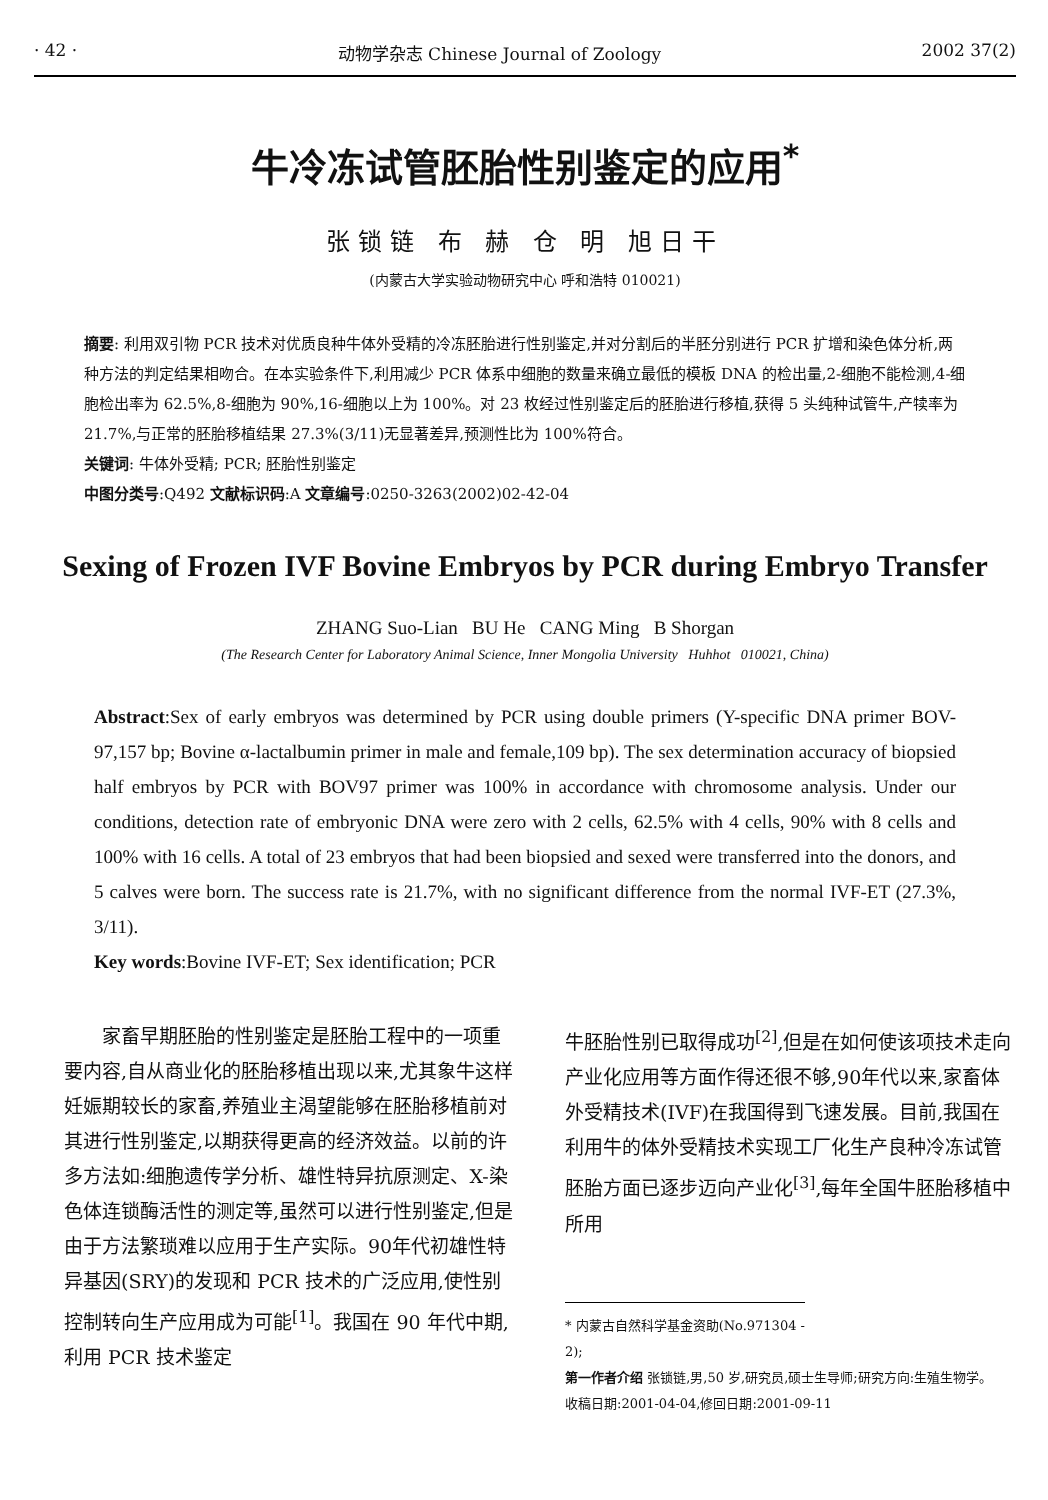· 42 · 动物学杂志 Chinese Journal of Zoology 2002 37(2)
牛冷冻试管胚胎性别鉴定的应用<sup>*</sup>
张锁链 布 赫 仓 明 旭日干
(内蒙古大学实验动物研究中心 呼和浩特 010021)
摘要: 利用双引物 PCR 技术对优质良种牛体外受精的冷冻胚胎进行性别鉴定,并对分割后的半胚分别进行 PCR 扩增和染色体分析,两种方法的判定结果相吻合。在本实验条件下,利用减少 PCR 体系中细胞的数量来确立最低的模板 DNA 的检出量,2-细胞不能检测,4-细胞检出率为 62.5%,8-细胞为 90%,16-细胞以上为 100%。对 23 枚经过性别鉴定后的胚胎进行移植,获得 5 头纯种试管牛,产犊率为 21.7%,与正常的胚胎移植结果 27.3%(3/11)无显著差异,预测性比为 100%符合。
关键词: 牛体外受精; PCR; 胚胎性别鉴定
中图分类号:Q492 文献标识码:A 文章编号:0250-3263(2002)02-42-04
Sexing of Frozen IVF Bovine Embryos by PCR during Embryo Transfer
ZHANG Suo-Lian BU He CANG Ming B Shorgan
(The Research Center for Laboratory Animal Science, Inner Mongolia University Huhhot 010021, China)
Abstract:Sex of early embryos was determined by PCR using double primers (Y-specific DNA primer BOV-97,157 bp; Bovine α-lactalbumin primer in male and female,109 bp). The sex determination accuracy of biopsied half embryos by PCR with BOV97 primer was 100% in accordance with chromosome analysis. Under our conditions, detection rate of embryonic DNA were zero with 2 cells, 62.5% with 4 cells, 90% with 8 cells and 100% with 16 cells. A total of 23 embryos that had been biopsied and sexed were transferred into the donors, and 5 calves were born. The success rate is 21.7%, with no significant difference from the normal IVF-ET (27.3%, 3/11).
Key words:Bovine IVF-ET; Sex identification; PCR
  家畜早期胚胎的性别鉴定是胚胎工程中的一项重要内容,自从商业化的胚胎移植出现以来,尤其象牛这样妊娠期较长的家畜,养殖业主渴望能够在胚胎移植前对其进行性别鉴定,以期获得更高的经济效益。以前的许多方法如:细胞遗传学分析、雄性特异抗原测定、X-染色体连锁酶活性的测定等,虽然可以进行性别鉴定,但是由于方法繁琐难以应用于生产实际。90年代初雄性特异基因(SRY)的发现和 PCR 技术的广泛应用,使性别控制转向生产应用成为可能<sup>[1]</sup>。我国在 90 年代中期,利用 PCR 技术鉴定
牛胚胎性别已取得成功<sup>[2]</sup>,但是在如何使该项技术走向产业化应用等方面作得还很不够,90年代以来,家畜体外受精技术(IVF)在我国得到飞速发展。目前,我国在利用牛的体外受精技术实现工厂化生产良种冷冻试管胚胎方面已逐步迈向产业化<sup>[3]</sup>,每年全国牛胚胎移植中所用
* 内蒙古自然科学基金资助(No.971304 - 2);
第一作者介绍 张锁链,男,50 岁,研究员,硕士生导师;研究方向:生殖生物学。
收稿日期:2001-04-04,修回日期:2001-09-11